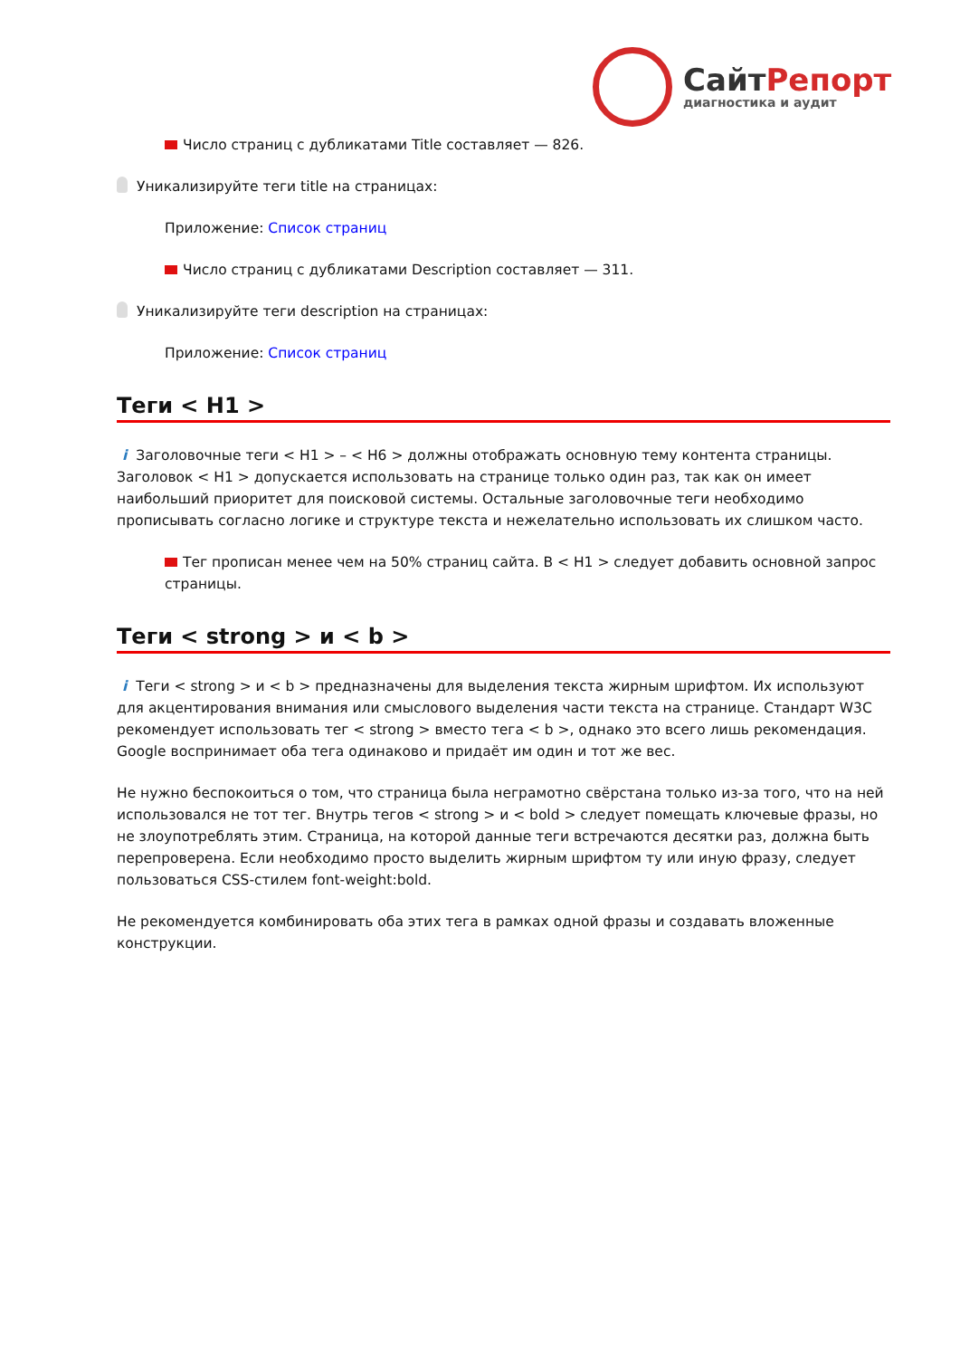СайтРепорт
диагностика и аудит
Число страниц с дубликатами Title составляет — 826.
Уникализируйте теги title на страницах:
Приложение: Список страниц
Число страниц с дубликатами Description составляет — 311.
Уникализируйте теги description на страницах:
Приложение: Список страниц
Теги < H1 >
i Заголовочные теги < H1 > – < H6 > должны отображать основную тему контента страницы. Заголовок < H1 > допускается использовать на странице только один раз, так как он имеет наибольший приоритет для поисковой системы. Остальные заголовочные теги необходимо прописывать согласно логике и структуре текста и нежелательно использовать их слишком часто.
Тег прописан менее чем на 50% страниц сайта. В < H1 > следует добавить основной запрос страницы.
Теги < strong > и < b >
i Теги < strong > и < b > предназначены для выделения текста жирным шрифтом. Их используют для акцентирования внимания или смыслового выделения части текста на странице. Стандарт W3C рекомендует использовать тег < strong > вместо тега < b >, однако это всего лишь рекомендация. Google воспринимает оба тега одинаково и придаёт им один и тот же вес.
Не нужно беспокоиться о том, что страница была неграмотно свёрстана только из-за того, что на ней использовался не тот тег. Внутрь тегов < strong > и < bold > следует помещать ключевые фразы, но не злоупотреблять этим. Страница, на которой данные теги встречаются десятки раз, должна быть перепроверена. Если необходимо просто выделить жирным шрифтом ту или иную фразу, следует пользоваться CSS-стилем font-weight:bold.
Не рекомендуется комбинировать оба этих тега в рамках одной фразы и создавать вложенные конструкции.